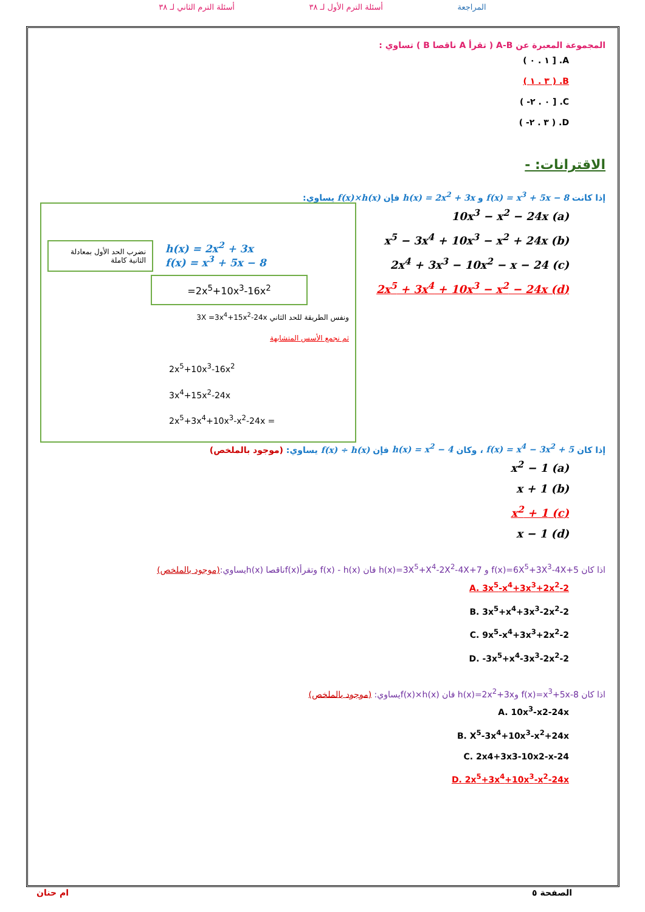المراجعة أسئلة الترم الأول لـ ٣٨ أسئلة الترم الثاني لـ ٣٨
المجموعة المعبرة عن A-B ( تقرأ A ناقصا B ) تساوي :
A. [ ١ . ٠ )
B. ( ٣ . ١ )
C. [ ٠ . ٢- )
D. ( ٣ . ٢- )
الاقترانات: -
إذا كانت f(x) = x<sup>3</sup> + 5x − 8 و h(x) = 2x<sup>2</sup> + 3x فإن f(x)×h(x) يساوي:
(a) 10x<sup>3</sup> − x<sup>2</sup> − 24x
(b) x<sup>5</sup> − 3x<sup>4</sup> + 10x<sup>3</sup> − x<sup>2</sup> + 24x
(c) 2x<sup>4</sup> + 3x<sup>3</sup> − 10x<sup>2</sup> − x − 24
(d) 2x<sup>5</sup> + 3x<sup>4</sup> + 10x<sup>3</sup> − x<sup>2</sup> − 24x
نضرب الحد الأول بمعادلة الثانية كاملة
h(x) = 2x<sup>2</sup> + 3x
f(x) = x<sup>3</sup> + 5x − 8
=2x<sup>5</sup>+10x<sup>3</sup>-16x<sup>2</sup>
ونفس الطريقة للحد الثاني 3X =3x<sup>4</sup>+15x<sup>2</sup>-24x
ثم نجمع الأسس المتشابهة
2x<sup>5</sup>+10x<sup>3</sup>-16x<sup>2</sup>
3x<sup>4</sup>+15x<sup>2</sup>-24x
2x<sup>5</sup>+3x<sup>4</sup>+10x<sup>3</sup>-x<sup>2</sup>-24x =
إذا كان f(x) = x<sup>4</sup> − 3x<sup>2</sup> + 5 ، وكان h(x) = x<sup>2</sup> − 4 فإن f(x) ÷ h(x) يساوي: (موجود بالملخص)
(a) x<sup>2</sup> − 1
(b) x + 1
(c) x<sup>2</sup> + 1
(d) x − 1
اذا كان f(x)=6X<sup>5</sup>+3X<sup>3</sup>-4X+5 و h(x)=3X<sup>5</sup>+X<sup>4</sup>-2X<sup>2</sup>-4X+7 فان f(x) - h(x) وتقرأf(x)ناقصا h(x)يساوي:(موجود بالملخص)
A. 3x<sup>5</sup>-x<sup>4</sup>+3x<sup>3</sup>+2x<sup>2</sup>-2
B. 3x<sup>5</sup>+x<sup>4</sup>+3x<sup>3</sup>-2x<sup>2</sup>-2
C. 9x<sup>5</sup>-x<sup>4</sup>+3x<sup>3</sup>+2x<sup>2</sup>-2
D. -3x<sup>5</sup>+x<sup>4</sup>-3x<sup>3</sup>-2x<sup>2</sup>-2
اذا كان f(x)=x<sup>3</sup>+5x-8 وh(x)=2x<sup>2</sup>+3x فان f(x)×h(x)يساوي: (موجود بالملخص)
A. 10x<sup>3</sup>-x2-24x
B. X<sup>5</sup>-3x<sup>4</sup>+10x<sup>3</sup>-x<sup>2</sup>+24x
C. 2x4+3x3-10x2-x-24
D. 2x<sup>5</sup>+3x<sup>4</sup>+10x<sup>3</sup>-x<sup>2</sup>-24x
الصفحة ٥ ام حنان